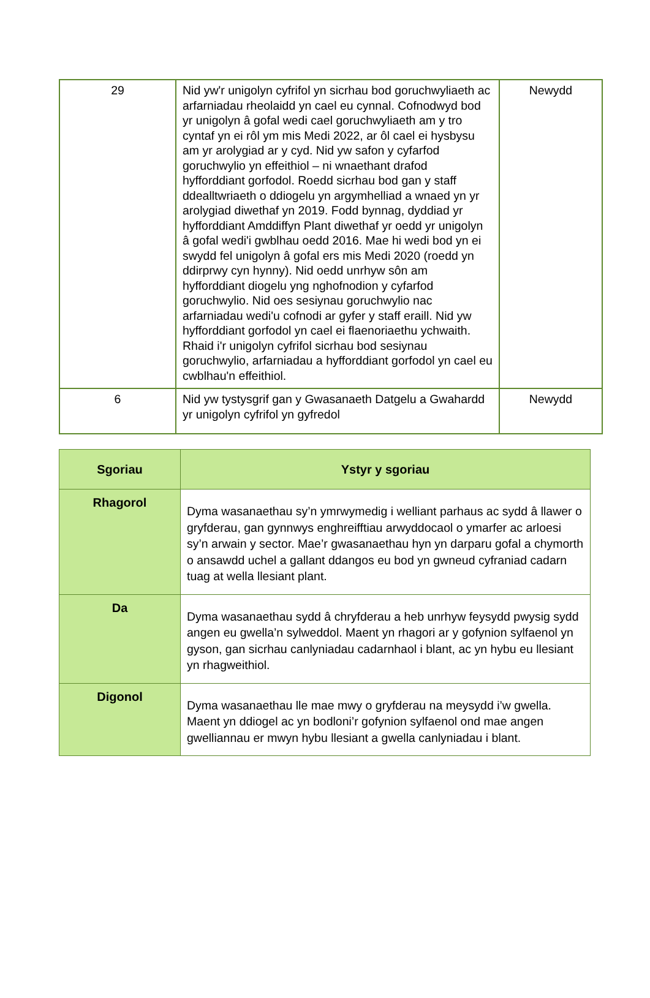| 29 | Nid yw'r unigolyn cyfrifol yn sicrhau bod goruchwyliaeth ac arfarniadau rheolaidd yn cael eu cynnal. Cofnodwyd bod yr unigolyn â gofal wedi cael goruchwyliaeth am y tro cyntaf yn ei rôl ym mis Medi 2022, ar ôl cael ei hysbysu am yr arolygiad ar y cyd. Nid yw safon y cyfarfod goruchwylio yn effeithiol – ni wnaethant drafod hyfforddiant gorfodol. Roedd sicrhau bod gan y staff ddealltwriaeth o ddiogelu yn argymhelliad a wnaed yn yr arolygiad diwethaf yn 2019. Fodd bynnag, dyddiad yr hyfforddiant Amddiffyn Plant diwethaf yr oedd yr unigolyn â gofal wedi'i gwblhau oedd 2016. Mae hi wedi bod yn ei swydd fel unigolyn â gofal ers mis Medi 2020 (roedd yn ddirprwy cyn hynny). Nid oedd unrhyw sôn am hyfforddiant diogelu yng nghofnodion y cyfarfod goruchwylio. Nid oes sesiynau goruchwylio nac arfarniadau wedi'u cofnodi ar gyfer y staff eraill. Nid yw hyfforddiant gorfodol yn cael ei flaenoriaethu ychwaith. Rhaid i'r unigolyn cyfrifol sicrhau bod sesiynau goruchwylio, arfarniadau a hyfforddiant gorfodol yn cael eu cwblhau'n effeithiol. | Newydd |
| 6 | Nid yw tystysgrif gan y Gwasanaeth Datgelu a Gwahardd yr unigolyn cyfrifol yn gyfredol | Newydd |
| Sgoriau | Ystyr y sgoriau |
| --- | --- |
| Rhagorol | Dyma wasanaethau sy’n ymrwymedig i welliant parhaus ac sydd â llawer o gryfderau, gan gynnwys enghreifftiau arwyddocaol o ymarfer ac arloesi sy’n arwain y sector. Mae’r gwasanaethau hyn yn darparu gofal a chymorth o ansawdd uchel a gallant ddangos eu bod yn gwneud cyfraniad cadarn tuag at wella llesiant plant. |
| Da | Dyma wasanaethau sydd â chryfderau a heb unrhyw feysydd pwysig sydd angen eu gwella’n sylweddol. Maent yn rhagori ar y gofynion sylfaenol yn gyson, gan sicrhau canlyniadau cadarnhaol i blant, ac yn hybu eu llesiant yn rhagweithiol. |
| Digonol | Dyma wasanaethau lle mae mwy o gryfderau na meysydd i’w gwella. Maent yn ddiogel ac yn bodloni’r gofynion sylfaenol ond mae angen gwelliannau er mwyn hybu llesiant a gwella canlyniadau i blant. |